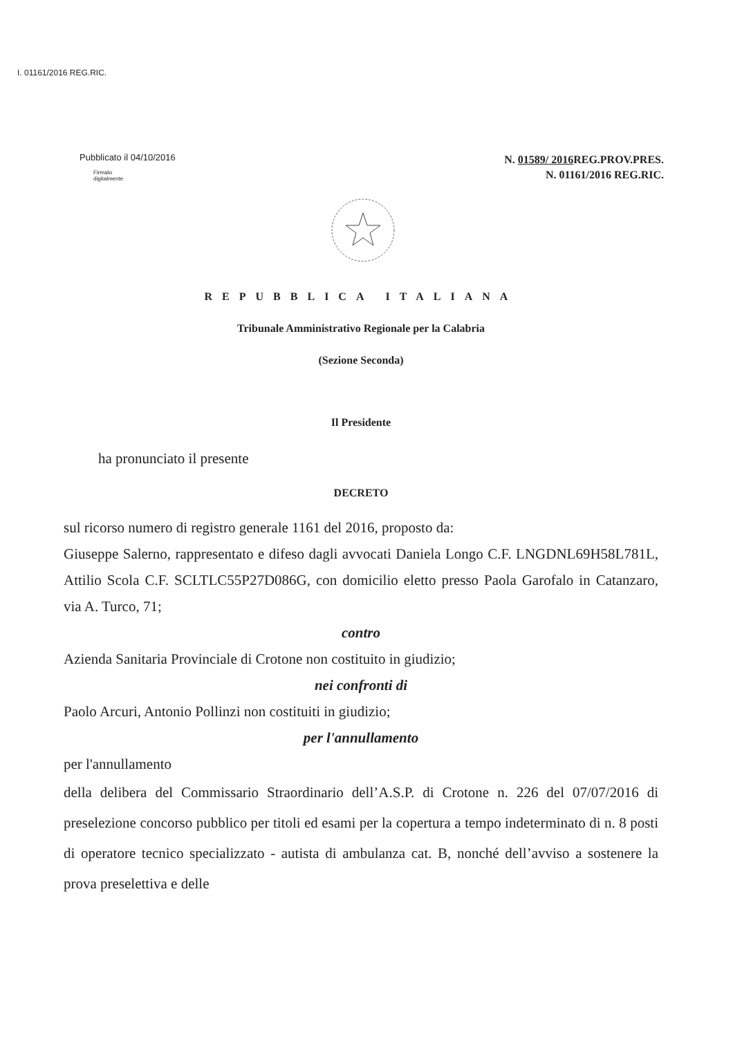I. 01161/2016 REG.RIC.
Pubblicato il 04/10/2016
Firmato
digitalmente
N. 01589/ 2016 REG.PROV.PRES.
N. 01161/2016 REG.RIC.
REPUBBLICA ITALIANA
Tribunale Amministrativo Regionale per la Calabria
(Sezione Seconda)
Il Presidente
ha pronunciato il presente
DECRETO
sul ricorso numero di registro generale 1161 del 2016, proposto da:
Giuseppe Salerno, rappresentato e difeso dagli avvocati Daniela Longo C.F. LNGDNL69H58L781L, Attilio Scola C.F. SCLTLC55P27D086G, con domicilio eletto presso Paola Garofalo in Catanzaro, via A. Turco, 71;
contro
Azienda Sanitaria Provinciale di Crotone non costituito in giudizio;
nei confronti di
Paolo Arcuri, Antonio Pollinzi non costituiti in giudizio;
per l'annullamento
per l'annullamento
della delibera del Commissario Straordinario dell’A.S.P. di Crotone n. 226 del 07/07/2016 di preselezione concorso pubblico per titoli ed esami per la copertura a tempo indeterminato di n. 8 posti di operatore tecnico specializzato - autista di ambulanza cat. B, nonché dell’avviso a sostenere la prova preselettiva e delle